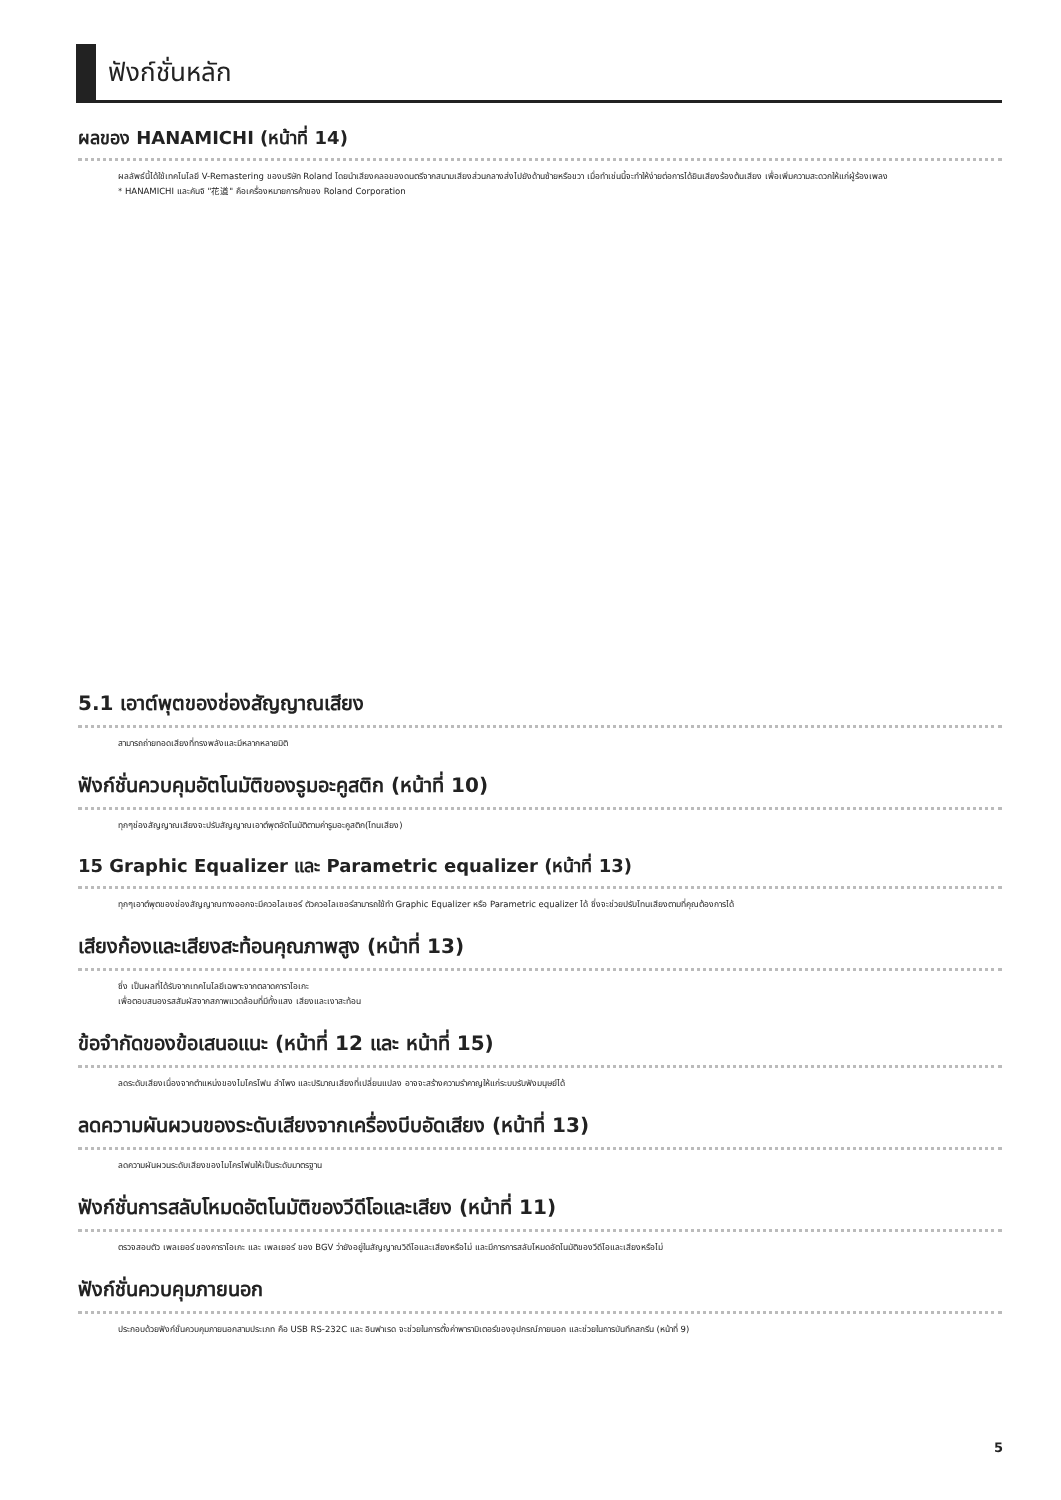ฟังก์ชั่นหลัก
ผลของ HANAMICHI (หน้าที่ 14)
ผลลัพธ์นี้ได้ใช้เทคโนโลยี V-Remastering ของบริษัท Roland โดยนำเสียงคลอของดนตรีจากสนามเสียงส่วนกลางส่งไปยังด้านซ้ายหรือขวา เมื่อทำเช่นนี้จะทำให้ง่ายต่อการได้ยินเสียงร้องต้นเสียง เพื่อเพิ่มความสะดวกให้แก่ผู้ร้องเพลง
* HANAMICHI และคันจิ "花道" คือเครื่องหมายการค้าของ Roland Corporation
5.1 เอาต์พุตของช่องสัญญาณเสียง
สามารถถ่ายทอดเสียงที่ทรงพลังและมีหลากหลายมิติ
ฟังก์ชั่นควบคุมอัตโนมัติของรูมอะคูสติก (หน้าที่ 10)
ทุกๆช่องสัญญาณเสียงจะปรับสัญญาณเอาต์พุตอัตโนมัติตามค่ารูมอะคูสติก(โทนเสียง)
15 Graphic Equalizer และ Parametric equalizer (หน้าที่ 13)
ทุกๆเอาต์พุตของช่องสัญญาณทางออกจะมีควอไลเซอร์ ตัวควอไลเซอร์สามารถใช้ทำ Graphic Equalizer หรือ Parametric equalizer ได้ ซึ่งจะช่วยปรับโทนเสียงตามที่คุณต้องการได้
เสียงก้องและเสียงสะท้อนคุณภาพสูง (หน้าที่ 13)
ซึ่ง เป็นผลที่ได้รับจากเทคโนโลยีเฉพาะจากตลาดคาราโอเกะ
เพื่อตอบสนองรสสัมผัสจากสภาพแวดล้อมที่มีทั้งแสง เสียงและเงาสะท้อน
ข้อจำกัดของข้อเสนอแนะ (หน้าที่ 12 และ หน้าที่ 15)
ลดระดับเสียงเนื่องจากตำแหน่งของไมโครโฟน ลำโพง และปริมาณเสียงที่เปลี่ยนแปลง อาจจะสร้างความรำคาญให้แก่ระบบรับฟังมนุษย์ได้
ลดความผันผวนของระดับเสียงจากเครื่องบีบอัดเสียง (หน้าที่ 13)
ลดความผันผวนระดับเสียงของไมโครโฟนให้เป็นระดับมาตรฐาน
ฟังก์ชั่นการสลับโหมดอัตโนมัติของวีดีโอและเสียง (หน้าที่ 11)
ตรวจสอบตัว เพลเยอร์ ของคาราโอเกะ และ เพลเยอร์ ของ BGV ว่ายังอยู่ในสัญญาณวิดีโอและเสียงหรือไม่ และมีการการสลับโหมดอัตโนมัติของวีดีโอและเสียงหรือไม่
ฟังก์ชั่นควบคุมภายนอก
ประกอบด้วยฟังก์ชั่นควบคุมภายนอกสามประเภท คือ USB RS-232C และ อินฟาเรด จะช่วยในการตั้งค่าพารามิเตอร์ของอุปกรณ์ภายนอก และช่วยในการบันทึกสกรีน (หน้าที่ 9)
5